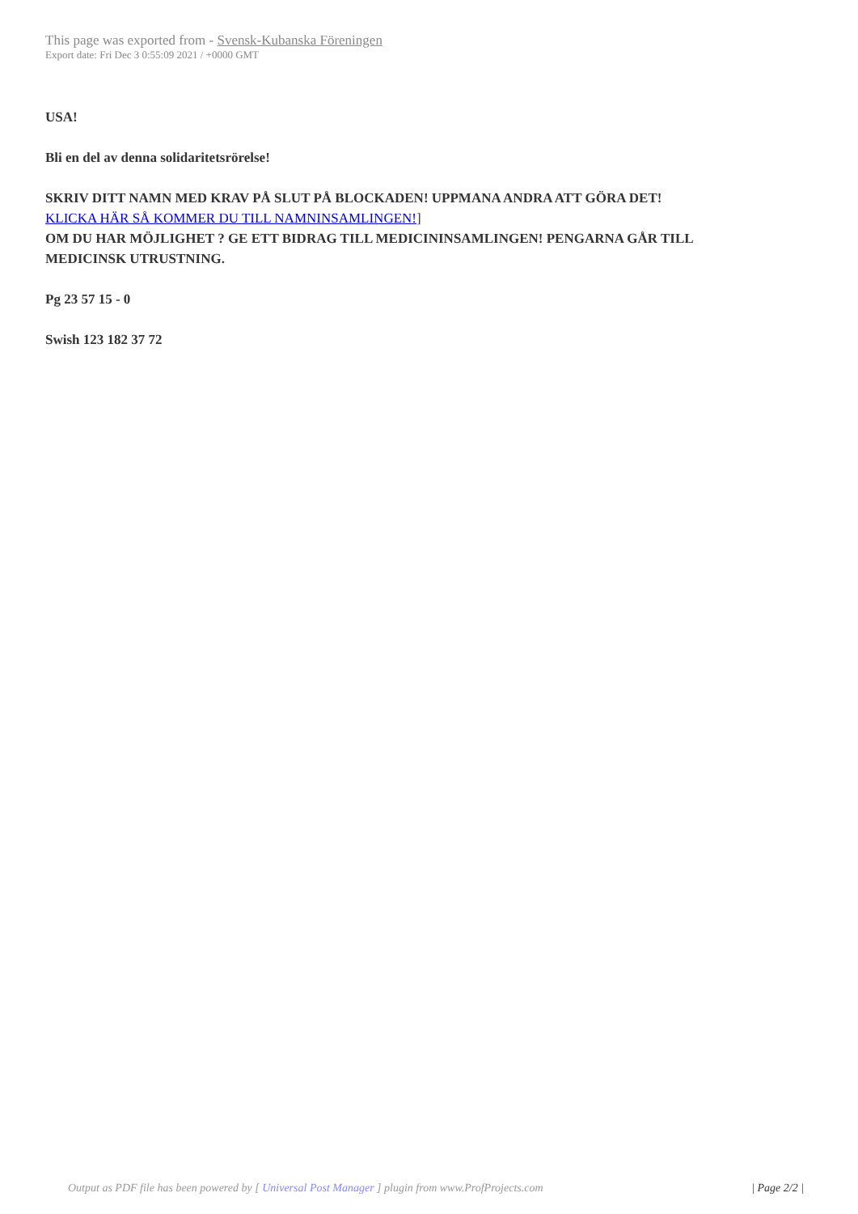This page was exported from - Svensk-Kubanska Föreningen
Export date: Fri Dec 3 0:55:09 2021 / +0000 GMT
USA!
Bli en del av denna solidaritetsrörelse!
SKRIV DITT NAMN MED KRAV PÅ SLUT PÅ BLOCKADEN! UPPMANA ANDRA ATT GÖRA DET!
KLICKA HÄR SÅ KOMMER DU TILL NAMNINSAMLINGEN!]
OM DU HAR MÖJLIGHET ? GE ETT BIDRAG TILL MEDICININSAMLINGEN! PENGARNA GÅR TILL MEDICINSK UTRUSTNING.
Pg 23 57 15 - 0
Swish 123 182 37 72
Output as PDF file has been powered by [ Universal Post Manager ] plugin from www.ProfProjects.com | Page 2/2 |